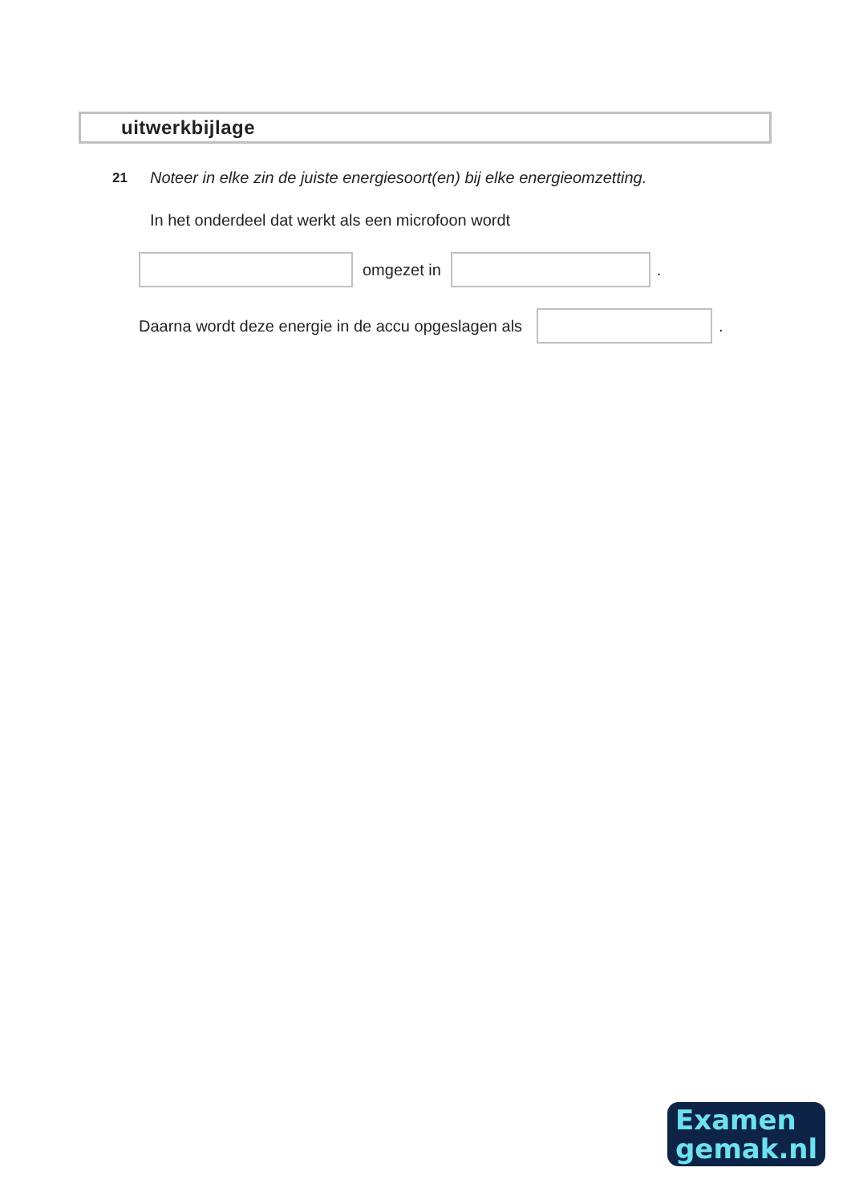uitwerkbijlage
21
Noteer in elke zin de juiste energiesoort(en) bij elke energieomzetting.
In het onderdeel dat werkt als een microfoon wordt
omgezet in .
Daarna wordt deze energie in de accu opgeslagen als .
Examen
gemak.nl